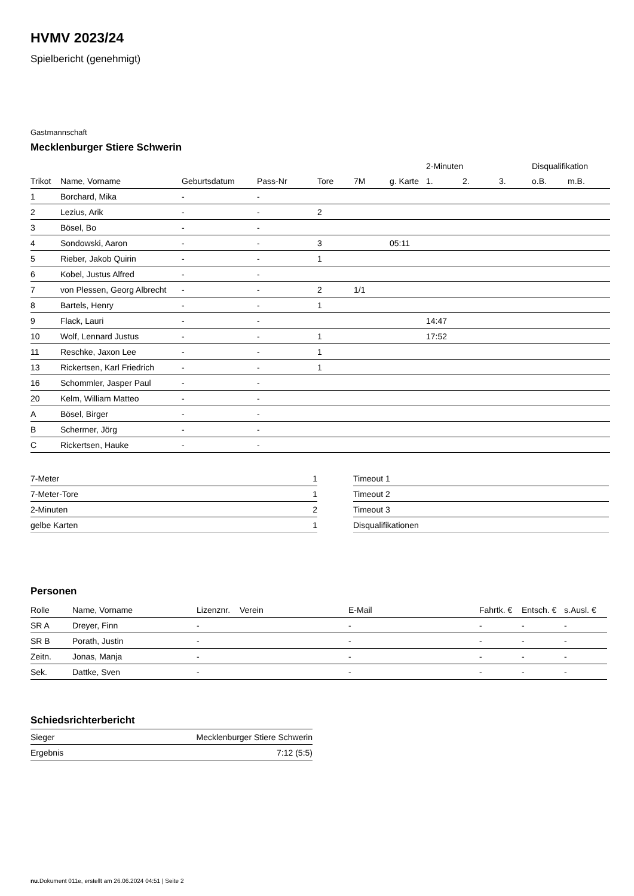HVMV 2023/24
Spielbericht (genehmigt)
Gastmannschaft
Mecklenburger Stiere Schwerin
| | | | | | | | 2-Minuten | | | Disqualifikation | |
| --- | --- | --- | --- | --- | --- | --- | --- | --- | --- | --- | --- |
| Trikot | Name, Vorname | Geburtsdatum | Pass-Nr | Tore | 7M | g. Karte | 1. | 2. | 3. | o.B. | m.B. |
| 1 | Borchard, Mika | - | - | | | | | | | | |
| 2 | Lezius, Arik | - | - | 2 | | | | | | | |
| 3 | Bösel, Bo | - | - | | | | | | | | |
| 4 | Sondowski, Aaron | - | - | 3 | | 05:11 | | | | | |
| 5 | Rieber, Jakob Quirin | - | - | 1 | | | | | | | |
| 6 | Kobel, Justus Alfred | - | - | | | | | | | | |
| 7 | von Plessen, Georg Albrecht | - | - | 2 | 1/1 | | | | | | |
| 8 | Bartels, Henry | - | - | 1 | | | | | | | |
| 9 | Flack, Lauri | - | - | | | | 14:47 | | | | |
| 10 | Wolf, Lennard Justus | - | - | 1 | | | 17:52 | | | | |
| 11 | Reschke, Jaxon Lee | - | - | 1 | | | | | | | |
| 13 | Rickertsen, Karl Friedrich | - | - | 1 | | | | | | | |
| 16 | Schommler, Jasper Paul | - | - | | | | | | | | |
| 20 | Kelm, William Matteo | - | - | | | | | | | | |
| A | Bösel, Birger | - | - | | | | | | | | |
| B | Schermer, Jörg | - | - | | | | | | | | |
| C | Rickertsen, Hauke | - | - | | | | | | | | |
| 7-Meter | 1 |
| 7-Meter-Tore | 1 |
| 2-Minuten | 2 |
| gelbe Karten | 1 |
| Timeout 1 |
| Timeout 2 |
| Timeout 3 |
| Disqualifikationen |
Personen
| Rolle | Name, Vorname | Lizenznr. | Verein | E-Mail | Fahrtk. € | Entsch. € | s.Ausl. € |
| --- | --- | --- | --- | --- | --- | --- | --- |
| SR A | Dreyer, Finn | - | | - | - | - | - |
| SR B | Porath, Justin | - | | - | - | - | - |
| Zeitn. | Jonas, Manja | - | | - | - | - | - |
| Sek. | Dattke, Sven | - | | - | - | - | - |
Schiedsrichterbericht
| Sieger | Mecklenburger Stiere Schwerin |
| Ergebnis | 7:12 (5:5) |
nu.Dokument 011e, erstellt am 26.06.2024 04:51 | Seite 2